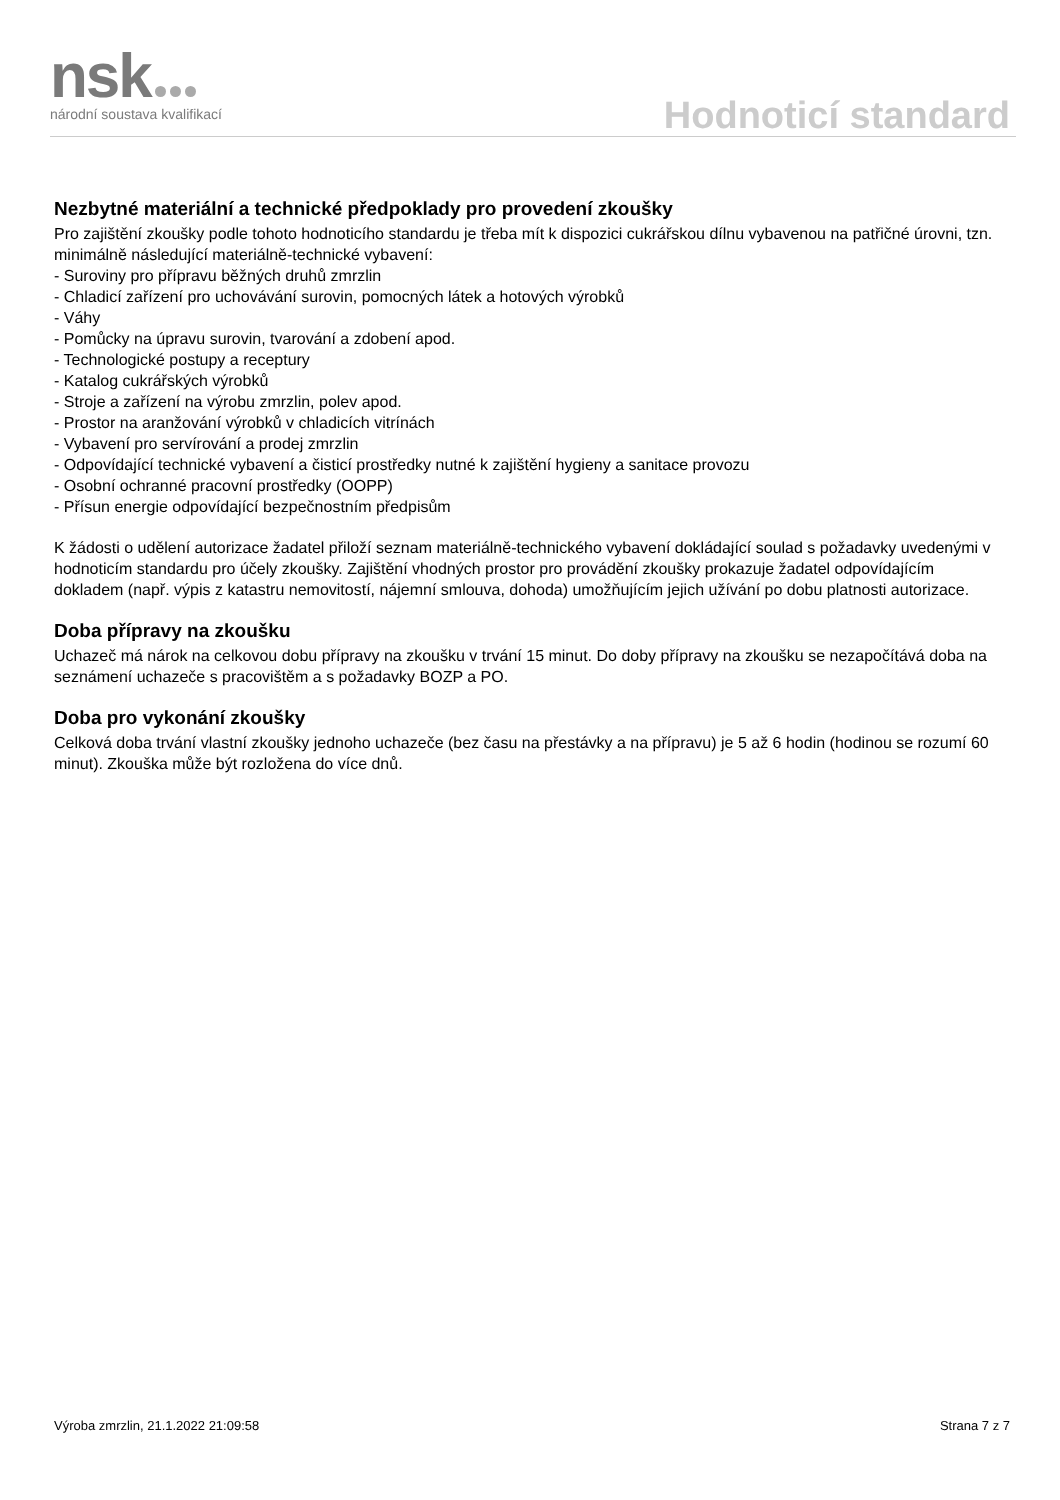nsk
národní soustava kvalifikací
Hodnoticí standard
Nezbytné materiální a technické předpoklady pro provedení zkoušky
Pro zajištění zkoušky podle tohoto hodnoticího standardu je třeba mít k dispozici cukrářskou dílnu vybavenou na patřičné úrovni, tzn. minimálně následující materiálně-technické vybavení:
- Suroviny pro přípravu běžných druhů zmrzlin
- Chladicí zařízení pro uchovávání surovin, pomocných látek a hotových výrobků
- Váhy
- Pomůcky na úpravu surovin, tvarování a zdobení apod.
- Technologické postupy a receptury
- Katalog cukrářských výrobků
- Stroje a zařízení na výrobu zmrzlin, polev apod.
- Prostor na aranžování výrobků v chladicích vitrínách
- Vybavení pro servírování a prodej zmrzlin
- Odpovídající technické vybavení a čisticí prostředky nutné k zajištění hygieny a sanitace provozu
- Osobní ochranné pracovní prostředky (OOPP)
- Přísun energie odpovídající bezpečnostním předpisům
K žádosti o udělení autorizace žadatel přiloží seznam materiálně-technického vybavení dokládající soulad s požadavky uvedenými v hodnoticím standardu pro účely zkoušky. Zajištění vhodných prostor pro provádění zkoušky prokazuje žadatel odpovídajícím dokladem (např. výpis z katastru nemovitostí, nájemní smlouva, dohoda) umožňujícím jejich užívání po dobu platnosti autorizace.
Doba přípravy na zkoušku
Uchazeč má nárok na celkovou dobu přípravy na zkoušku v trvání 15 minut. Do doby přípravy na zkoušku se nezapočítává doba na seznámení uchazeče s pracovištěm a s požadavky BOZP a PO.
Doba pro vykonání zkoušky
Celková doba trvání vlastní zkoušky jednoho uchazeče (bez času na přestávky a na přípravu) je 5 až 6 hodin (hodinou se rozumí 60 minut). Zkouška může být rozložena do více dnů.
Výroba zmrzlin, 21.1.2022 21:09:58 Strana 7 z 7